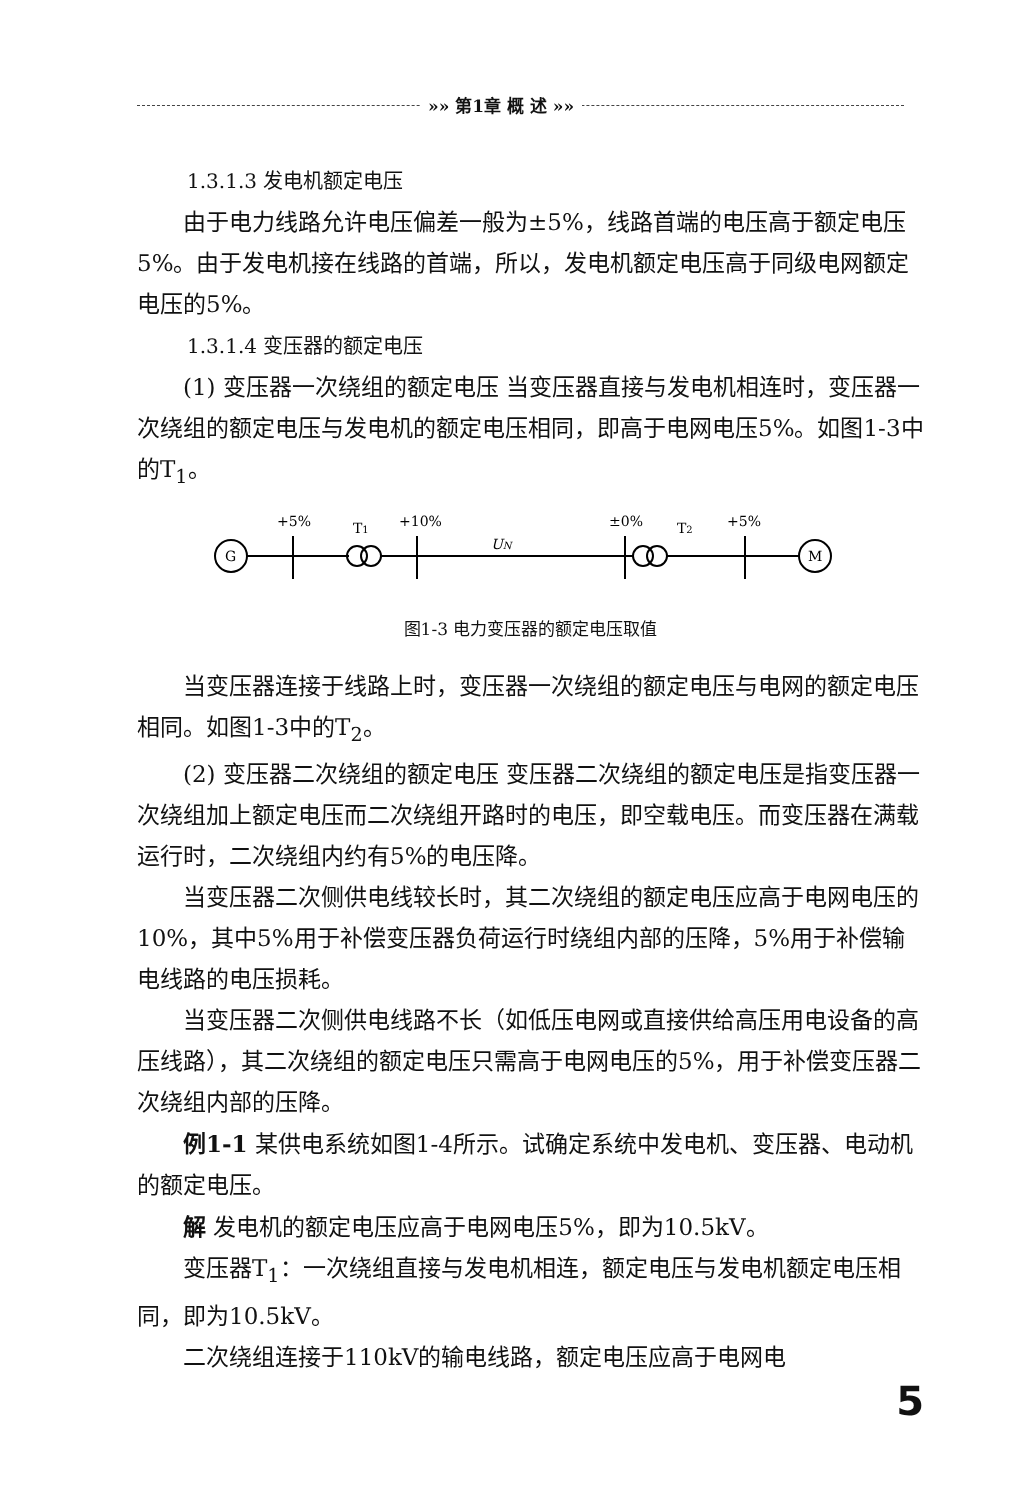»» 第1章 概 述 »»
1.3.1.3 发电机额定电压
由于电力线路允许电压偏差一般为±5%，线路首端的电压高于额定电压5%。由于发电机接在线路的首端，所以，发电机额定电压高于同级电网额定电压的5%。
1.3.1.4 变压器的额定电压
(1) 变压器一次绕组的额定电压 当变压器直接与发电机相连时，变压器一次绕组的额定电压与发电机的额定电压相同，即高于电网电压5%。如图1-3中的T<sub>1</sub>。
G
M
+5%
T1
+10%
UN
±0%
T2
+5%
图1-3 电力变压器的额定电压取值
当变压器连接于线路上时，变压器一次绕组的额定电压与电网的额定电压相同。如图1-3中的T<sub>2</sub>。
(2) 变压器二次绕组的额定电压 变压器二次绕组的额定电压是指变压器一次绕组加上额定电压而二次绕组开路时的电压，即空载电压。而变压器在满载运行时，二次绕组内约有5%的电压降。
当变压器二次侧供电线较长时，其二次绕组的额定电压应高于电网电压的10%，其中5%用于补偿变压器负荷运行时绕组内部的压降，5%用于补偿输电线路的电压损耗。
当变压器二次侧供电线路不长（如低压电网或直接供给高压用电设备的高压线路），其二次绕组的额定电压只需高于电网电压的5%，用于补偿变压器二次绕组内部的压降。
例1-1 某供电系统如图1-4所示。试确定系统中发电机、变压器、电动机的额定电压。
解 发电机的额定电压应高于电网电压5%，即为10.5kV。
变压器T<sub>1</sub>：一次绕组直接与发电机相连，额定电压与发电机额定电压相同，即为10.5kV。
二次绕组连接于110kV的输电线路，额定电压应高于电网电
5